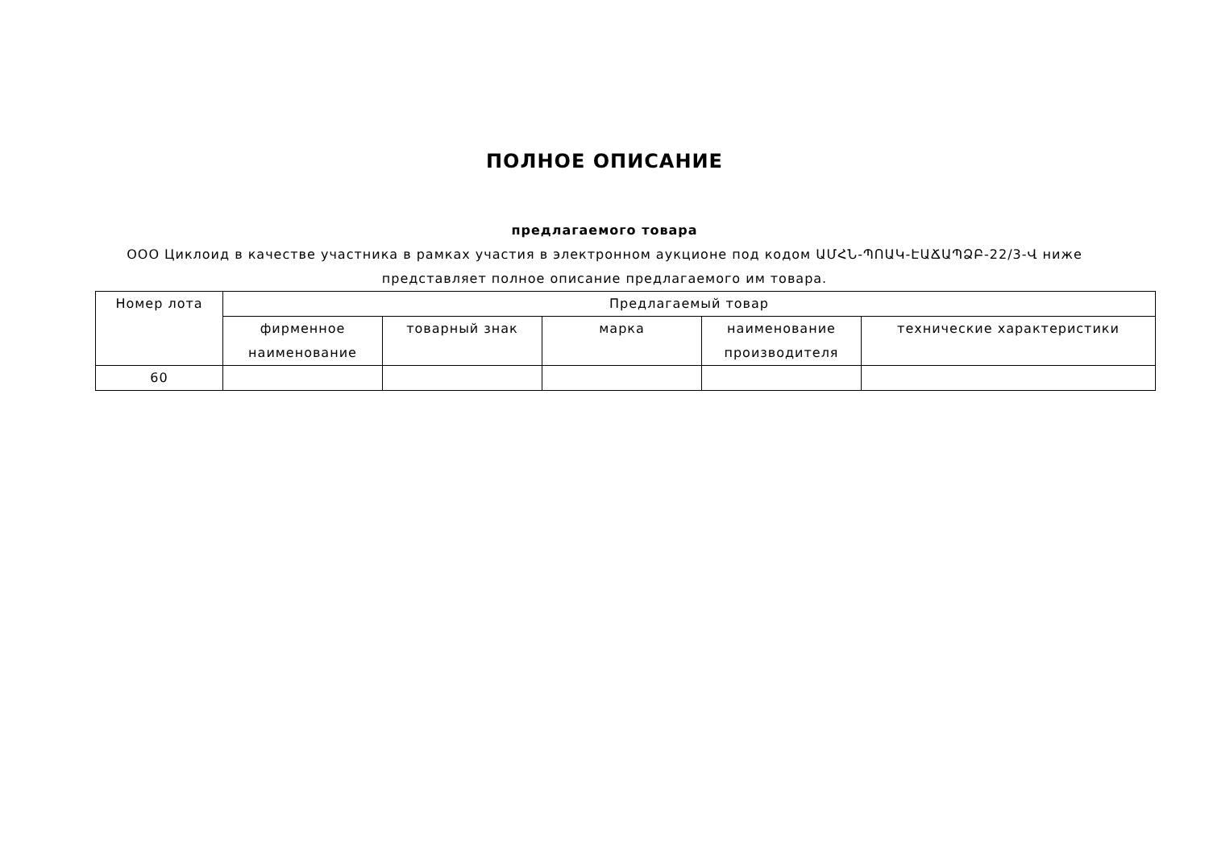ПОЛНОЕ ОПИСАНИЕ
предлагаемого товара
ООО Циклоид в качестве участника в рамках участия в электронном аукционе под кодом ԱՄՀՆ-ՊՈԱԿ-ԷԱՃԱՊՁԲ-22/3-Վ ниже представляет полное описание предлагаемого им товара.
| Номер лота | Предлагаемый товар | | | | |
| --- | --- | --- | --- | --- | --- |
| | фирменное наименование | товарный знак | марка | наименование производителя | технические характеристики |
| 60 | | | | | |